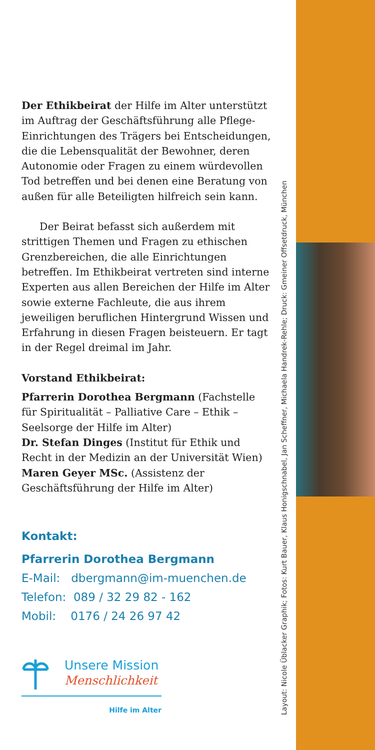Layout: Nicole Üblacker Graphik; Fotos: Kurt Bauer, Klaus Honigschnabel, Jan Scheffner, Michaela Handrek-Rehle; Druck: Gmeiner Offsetdruck, München
Der Ethikbeirat der Hilfe im Alter unterstützt im Auftrag der Geschäftsführung alle Pflege-Einrichtungen des Trägers bei Entscheidungen, die die Lebensqualität der Bewohner, deren Autonomie oder Fragen zu einem würdevollen Tod betreffen und bei denen eine Beratung von außen für alle Beteiligten hilfreich sein kann.
Der Beirat befasst sich außerdem mit strittigen Themen und Fragen zu ethischen Grenzbereichen, die alle Einrichtungen betreffen. Im Ethikbeirat vertreten sind interne Experten aus allen Bereichen der Hilfe im Alter sowie externe Fachleute, die aus ihrem jeweiligen beruflichen Hintergrund Wissen und Erfahrung in diesen Fragen beisteuern. Er tagt in der Regel dreimal im Jahr.
Vorstand Ethikbeirat:
Pfarrerin Dorothea Bergmann (Fachstelle für Spiritualität – Palliative Care – Ethik – Seelsorge der Hilfe im Alter)
Dr. Stefan Dinges (Institut für Ethik und Recht in der Medizin an der Universität Wien)
Maren Geyer MSc. (Assistenz der Geschäftsführung der Hilfe im Alter)
Kontakt:
Pfarrerin Dorothea Bergmann
E-Mail: dbergmann@im-muenchen.de
Telefon: 089 / 32 29 82 - 162
Mobil: 0176 / 24 26 97 42
Unsere Mission
Menschlichkeit
Hilfe im Alter